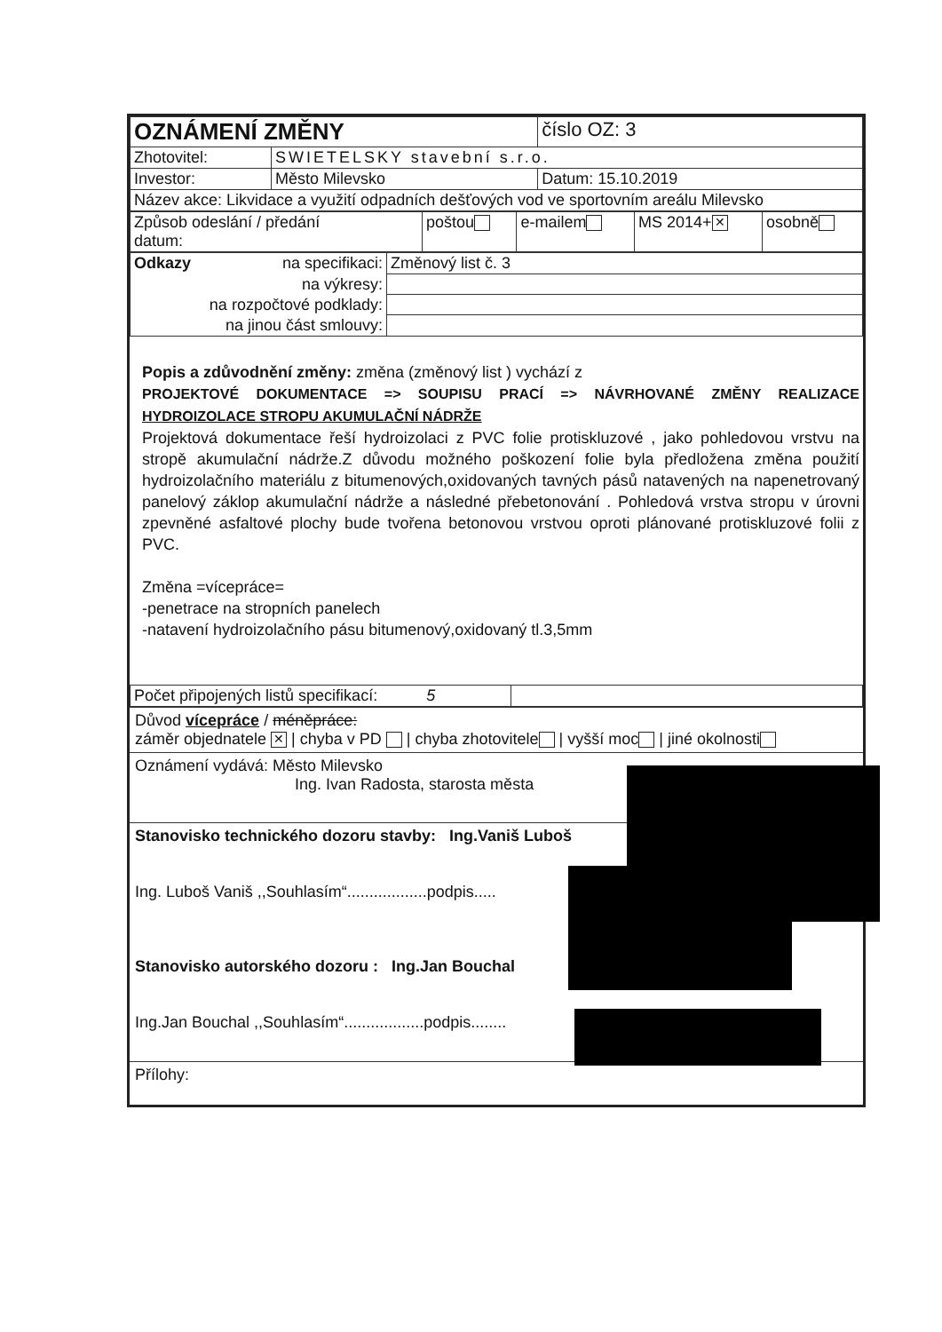| OZNÁMENÍ ZMĚNY | | | číslo OZ: 3 |
| Zhotovitel: | SWIETELSKY stavební s.r.o. | | |
| Investor: | Město Milevsko | Datum: 15.10.2019 | |
| Název akce: Likvidace a využití odpadních dešťových vod ve sportovním areálu Milevsko | | | |
| Způsob odeslání / předání datum: | poštou | e-mailem | MS 2014+ ✕ | osobně |
| Odkazy na specifikaci: | Změnový list č. 3 |
| na výkresy: | |
| na rozpočtové podklady: | |
| na jinou část smlouvy: | |
Popis a zdůvodnění změny: změna (změnový list ) vychází z
PROJEKTOVÉ DOKUMENTACE => SOUPISU PRACÍ => NÁVRHOVANÉ ZMĚNY REALIZACE HYDROIZOLACE STROPU AKUMULAČNÍ NÁDRŽE
Projektová dokumentace řeší hydroizolaci z PVC folie protiskluzové , jako pohledovou vrstvu na stropě akumulační nádrže.Z důvodu možného poškození folie byla předložena změna použití hydroizolačního materiálu z bitumenových,oxidovaných tavných pásů natavených na napenetrovaný panelový záklop akumulační nádrže a následné přebetonování . Pohledová vrstva stropu v úrovni zpevněné asfaltové plochy bude tvořena betonovou vrstvou oproti plánované protiskluzové folii z PVC.
Změna =vícepráce=
-penetrace na stropních panelech
-natavení hydroizolačního pásu bitumenový,oxidovaný tl.3,5mm
| Počet připojených listů specifikací: 5 | |
Důvod vícepráce / méněpráce:
záměr objednatele ✕ | chyba v PD | chyba zhotovitele | vyšší moc | jiné okolnosti
Oznámení vydává: Město Milevsko
Ing. Ivan Radosta, starosta města
Stanovisko technického dozoru stavby: Ing.Vaniš Luboš
Ing. Luboš Vaniš ,,Souhlasím“..................podpis.....
Stanovisko autorského dozoru : Ing.Jan Bouchal
Ing.Jan Bouchal ,,Souhlasím“..................podpis........
Přílohy: